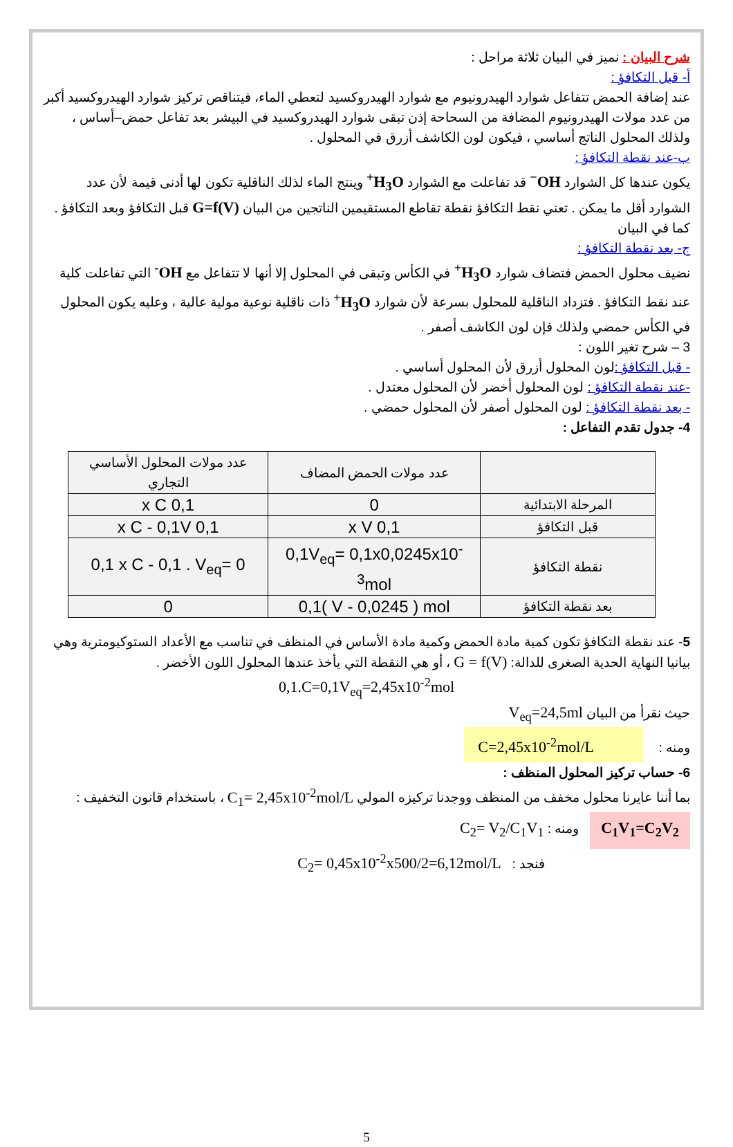شرح البيان : نميز في البيان ثلاثة مراحل :
أ- قبل التكافؤ :
عند إضافة الحمض تتفاعل شوارد الهيدرونيوم مع شوارد الهيدروكسيد لتعطي الماء، فيتناقص تركيز شوارد الهيدروكسيد أكبر من عدد مولات الهيدرونيوم المضافة من السحاحة إذن تبقى شوارد الهيدروكسيد في البيشر بعد تفاعل حمض–أساس ، ولذلك المحلول الناتج أساسي ، فيكون لون الكاشف أزرق في المحلول .
ب-عند نقطة التكافؤ :
يكون عندها كل الشوارد OH<sup>−</sup> قد تفاعلت مع الشوارد H<sub>3</sub>O<sup>+</sup> وينتج الماء لذلك الناقلية تكون لها أدنى قيمة لأن عدد الشوارد أقل ما يمكن . تعني نقط التكافؤ نقطة تقاطع المستقيمين الناتجين من البيان G=f(V) قبل التكافؤ وبعد التكافؤ . كما في البيان
ج- بعد نقطة التكافؤ :
نضيف محلول الحمض فتضاف شوارد H<sub>3</sub>O<sup>+</sup> في الكأس وتبقى في المحلول إلا أنها لا تتفاعل مع OH<sup>-</sup> التي تفاعلت كلية عند نقط التكافؤ . فتزداد الناقلية للمحلول بسرعة لأن شوارد H<sub>3</sub>O<sup>+</sup> ذات ناقلية نوعية مولية عالية ، وعليه يكون المحلول في الكأس حمضي ولذلك فإن لون الكاشف أصفر .
3 – شرح تغير اللون :
- قبل التكافؤ : لون المحلول أزرق لأن المحلول أساسي .
-عند نقطة التكافؤ : لون المحلول أخضر لأن المحلول معتدل .
- بعد نقطة التكافؤ : لون المحلول أصفر لأن المحلول حمضي .
4- جدول تقدم التفاعل :
| | عدد مولات الحمض المضاف | عدد مولات المحلول الأساسي التجاري |
| المرحلة الابتدائية | 0 | 0,1 x C |
| قبل التكافؤ | 0,1 x V | 0,1 x C - 0,1V |
| نقطة التكافؤ | 0,1V<sub>eq</sub>= 0,1x0,0245x10<sup>-3</sup>mol | 0,1 x C - 0,1 . V<sub>eq</sub>= 0 |
| بعد نقطة التكافؤ | 0,1( V - 0,0245 ) mol | 0 |
5- عند نقطة التكافؤ تكون كمية مادة الحمض وكمية مادة الأساس في المنظف في تناسب مع الأعداد الستوكيومترية وهي بيانيا النهاية الحدية الصغرى للدالة: G = f(V) ، أو هي النقطة التي يأخذ عندها المحلول اللون الأخضر .
0,1.C=0,1V<sub>eq</sub>=2,45x10<sup>-2</sup>mol
حيث نقرأ من البيان V<sub>eq</sub>=24,5ml
ومنه : C=2,45x10<sup>-2</sup>mol/L
6- حساب تركيز المحلول المنظف :
بما أننا عايرنا محلول مخفف من المنظف ووجدنا تركيزه المولي C<sub>1</sub>= 2,45x10<sup>-2</sup>mol/L ، باستخدام قانون التخفيف :
C<sub>1</sub>V<sub>1</sub>=C<sub>2</sub>V<sub>2</sub> ومنه : C<sub>2</sub>= V<sub>2</sub>/C<sub>1</sub>V<sub>1</sub>
فنجد : C<sub>2</sub>= 0,45x10<sup>-2</sup>x500/2=6,12mol/L
5